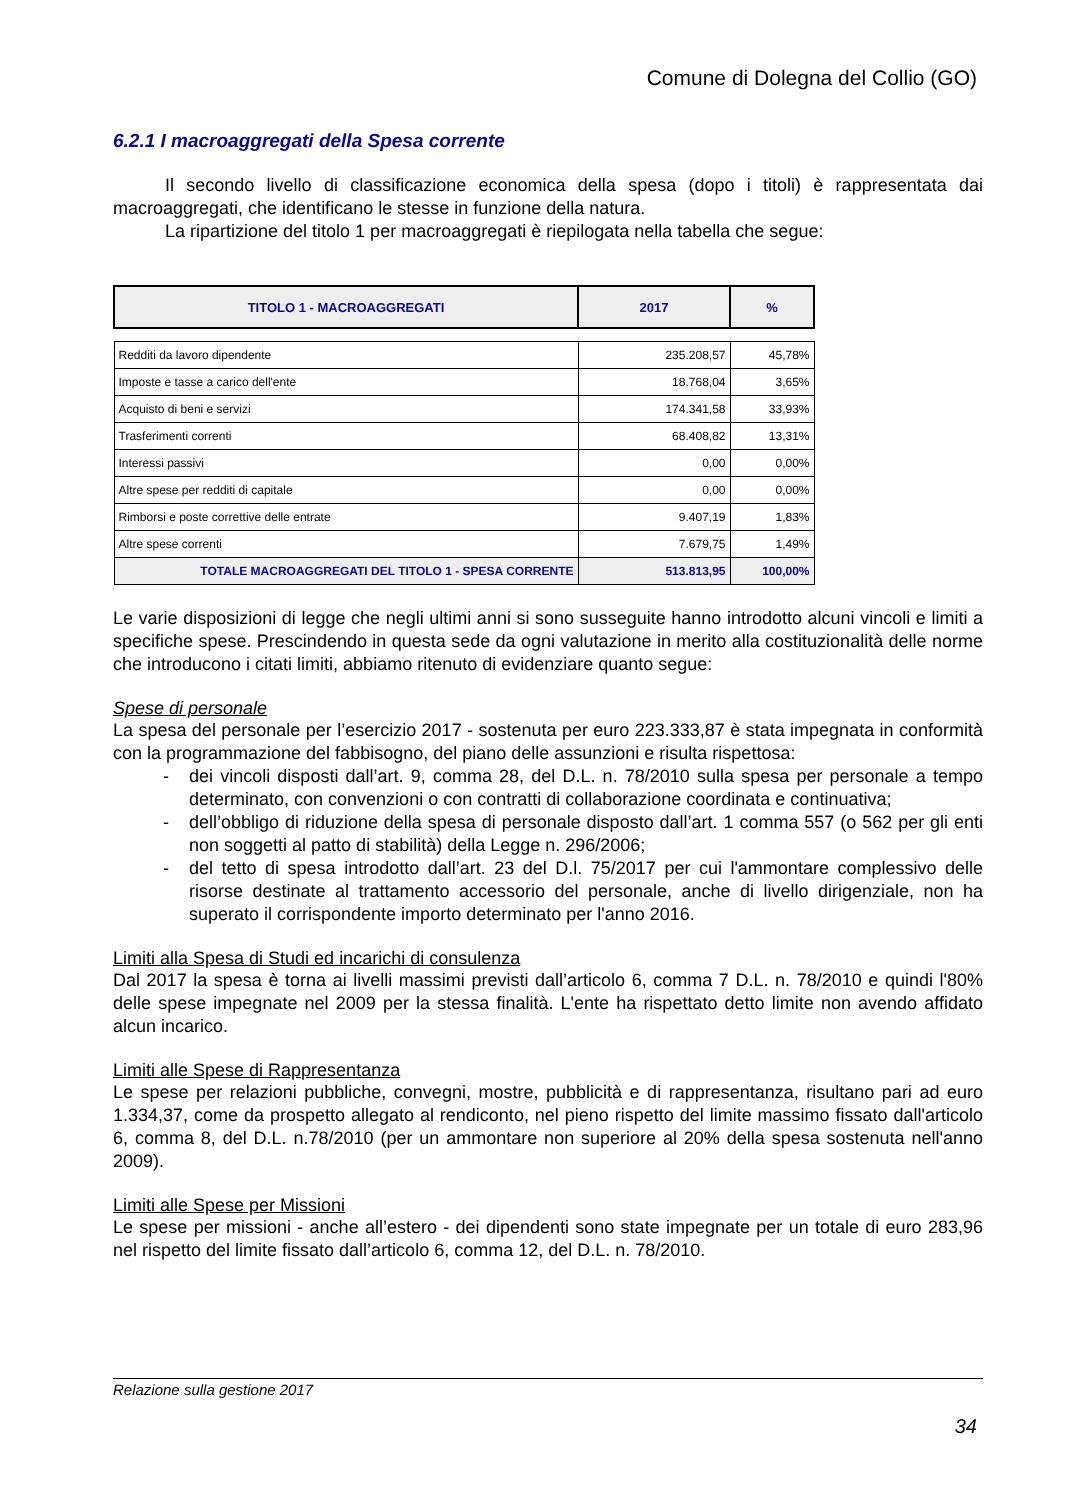Comune di Dolegna del Collio (GO)
6.2.1 I macroaggregati della Spesa corrente
Il secondo livello di classificazione economica della spesa (dopo i titoli) è rappresentata dai macroaggregati, che identificano le stesse in funzione della natura.
La ripartizione del titolo 1 per macroaggregati è riepilogata nella tabella che segue:
| TITOLO 1 - MACROAGGREGATI | 2017 | % |
| --- | --- | --- |
| Redditi da lavoro dipendente | 235.208,57 | 45,78% |
| Imposte e tasse a carico dell'ente | 18.768,04 | 3,65% |
| Acquisto di beni e servizi | 174.341,58 | 33,93% |
| Trasferimenti correnti | 68.408,82 | 13,31% |
| Interessi passivi | 0,00 | 0,00% |
| Altre spese per redditi di capitale | 0,00 | 0,00% |
| Rimborsi e poste correttive delle entrate | 9.407,19 | 1,83% |
| Altre spese correnti | 7.679,75 | 1,49% |
| TOTALE MACROAGGREGATI DEL TITOLO 1 - SPESA CORRENTE | 513.813,95 | 100,00% |
Le varie disposizioni di legge che negli ultimi anni si sono susseguite hanno introdotto alcuni vincoli e limiti a specifiche spese. Prescindendo in questa sede da ogni valutazione in merito alla costituzionalità delle norme che introducono i citati limiti, abbiamo ritenuto di evidenziare quanto segue:
Spese di personale
La spesa del personale per l’esercizio 2017 - sostenuta per euro 223.333,87 è stata impegnata in conformità con la programmazione del fabbisogno, del piano delle assunzioni e risulta rispettosa:
- dei vincoli disposti dall’art. 9, comma 28, del D.L. n. 78/2010 sulla spesa per personale a tempo determinato, con convenzioni o con contratti di collaborazione coordinata e continuativa;
- dell’obbligo di riduzione della spesa di personale disposto dall’art. 1 comma 557 (o 562 per gli enti non soggetti al patto di stabilità) della Legge n. 296/2006;
- del tetto di spesa introdotto dall’art. 23 del D.l. 75/2017 per cui l'ammontare complessivo delle risorse destinate al trattamento accessorio del personale, anche di livello dirigenziale, non ha superato il corrispondente importo determinato per l'anno 2016.
Limiti alla Spesa di Studi ed incarichi di consulenza
Dal 2017 la spesa è torna ai livelli massimi previsti dall’articolo 6, comma 7 D.L. n. 78/2010 e quindi l'80% delle spese impegnate nel 2009 per la stessa finalità. L'ente ha rispettato detto limite non avendo affidato alcun incarico.
Limiti alle Spese di Rappresentanza
Le spese per relazioni pubbliche, convegni, mostre, pubblicità e di rappresentanza, risultano pari ad euro 1.334,37, come da prospetto allegato al rendiconto, nel pieno rispetto del limite massimo fissato dall'articolo 6, comma 8, del D.L. n.78/2010 (per un ammontare non superiore al 20% della spesa sostenuta nell'anno 2009).
Limiti alle Spese per Missioni
Le spese per missioni - anche all’estero - dei dipendenti sono state impegnate per un totale di euro 283,96 nel rispetto del limite fissato dall’articolo 6, comma 12, del D.L. n. 78/2010.
Relazione sulla gestione 2017
34